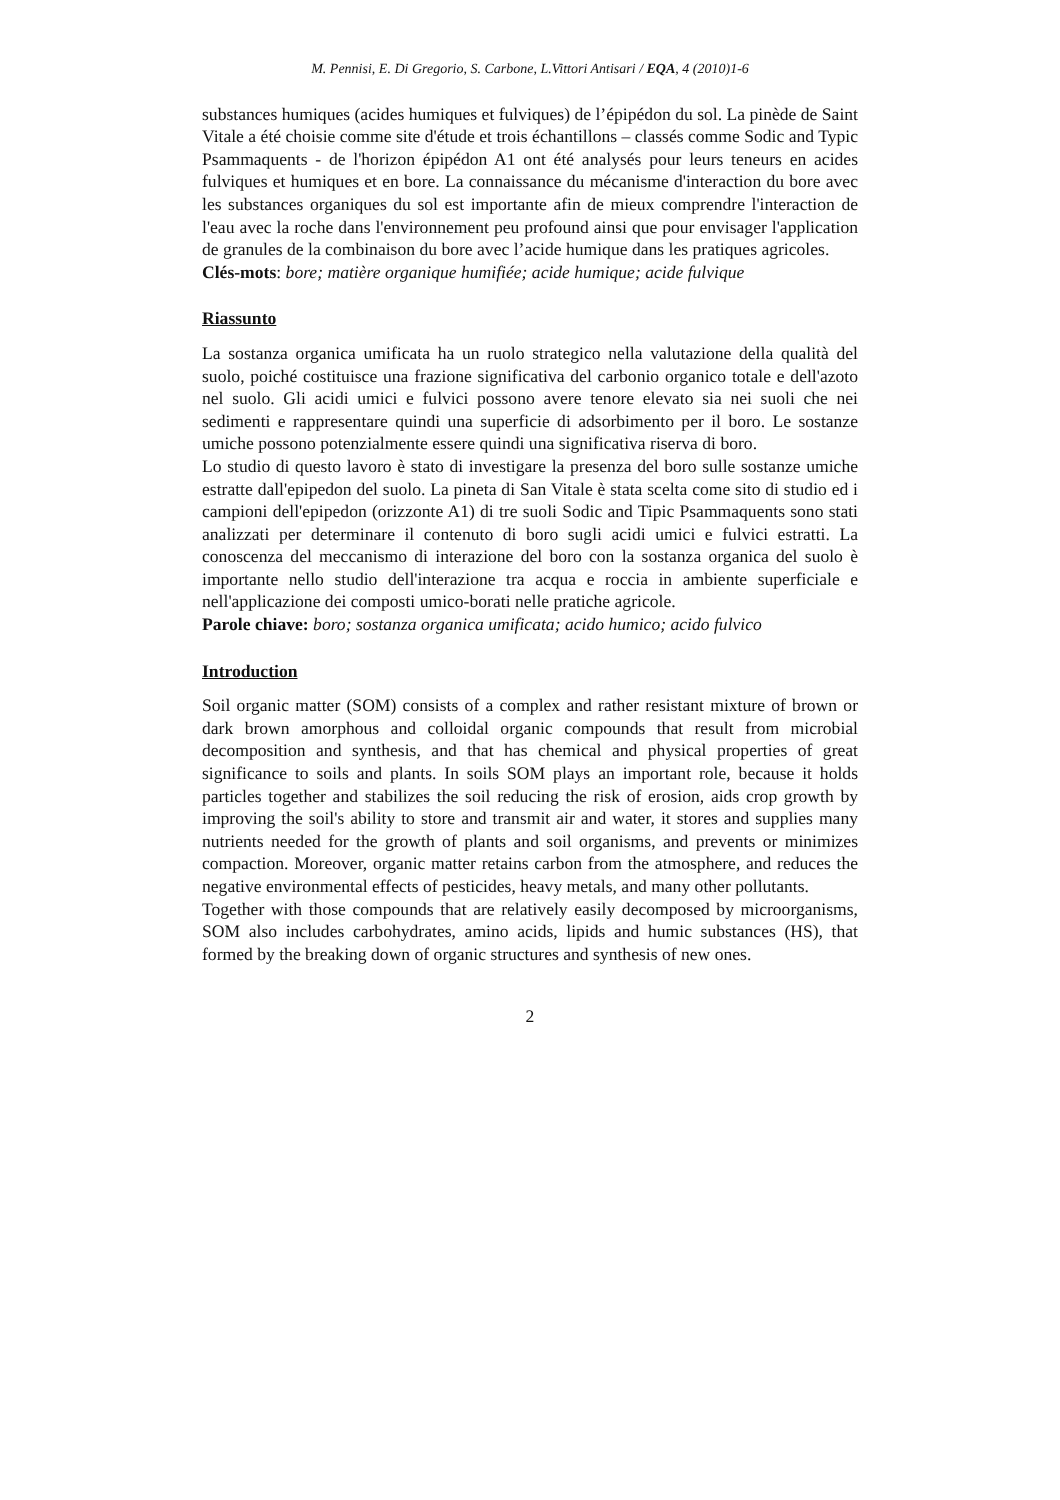M. Pennisi, E. Di Gregorio, S. Carbone, L.Vittori Antisari / EQA, 4 (2010)1-6
substances humiques (acides humiques et fulviques) de l’épipédon du sol. La pinède de Saint Vitale a été choisie comme site d'étude et trois échantillons – classés comme Sodic and Typic Psammaquents - de l'horizon épipédon A1 ont été analysés pour leurs teneurs en acides fulviques et humiques et en bore. La connaissance du mécanisme d'interaction du bore avec les substances organiques du sol est importante afin de mieux comprendre l'interaction de l'eau avec la roche dans l'environnement peu profound ainsi que pour envisager l'application de granules de la combinaison du bore avec l’acide humique dans les pratiques agricoles.
Clés-mots: bore; matière organique humifiée; acide humique; acide fulvique
Riassunto
La sostanza organica umificata ha un ruolo strategico nella valutazione della qualità del suolo, poiché costituisce una frazione significativa del carbonio organico totale e dell'azoto nel suolo. Gli acidi umici e fulvici possono avere tenore elevato sia nei suoli che nei sedimenti e rappresentare quindi una superficie di adsorbimento per il boro. Le sostanze umiche possono potenzialmente essere quindi una significativa riserva di boro.
Lo studio di questo lavoro è stato di investigare la presenza del boro sulle sostanze umiche estratte dall'epipedon del suolo. La pineta di San Vitale è stata scelta come sito di studio ed i campioni dell'epipedon (orizzonte A1) di tre suoli Sodic and Tipic Psammaquents sono stati analizzati per determinare il contenuto di boro sugli acidi umici e fulvici estratti. La conoscenza del meccanismo di interazione del boro con la sostanza organica del suolo è importante nello studio dell'interazione tra acqua e roccia in ambiente superficiale e nell'applicazione dei composti umico-borati nelle pratiche agricole.
Parole chiave: boro; sostanza organica umificata; acido humico; acido fulvico
Introduction
Soil organic matter (SOM) consists of a complex and rather resistant mixture of brown or dark brown amorphous and colloidal organic compounds that result from microbial decomposition and synthesis, and that has chemical and physical properties of great significance to soils and plants. In soils SOM plays an important role, because it holds particles together and stabilizes the soil reducing the risk of erosion, aids crop growth by improving the soil's ability to store and transmit air and water, it stores and supplies many nutrients needed for the growth of plants and soil organisms, and prevents or minimizes compaction. Moreover, organic matter retains carbon from the atmosphere, and reduces the negative environmental effects of pesticides, heavy metals, and many other pollutants.
Together with those compounds that are relatively easily decomposed by microorganisms, SOM also includes carbohydrates, amino acids, lipids and humic substances (HS), that formed by the breaking down of organic structures and synthesis of new ones.
2